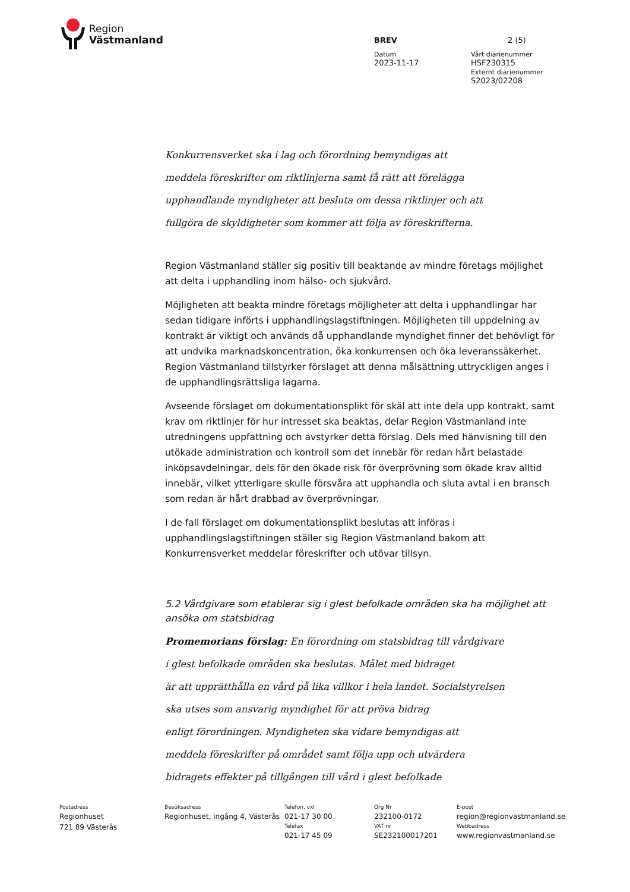Region
Västmanland
BREV 2 (5)
Datum
2023-11-17
Vårt diarienummer
HSF230315
Externt diarienummer
S2023/02208
Konkurrensverket ska i lag och förordning bemyndigas att
meddela föreskrifter om riktlinjerna samt få rätt att förelägga
upphandlande myndigheter att besluta om dessa riktlinjer och att
fullgöra de skyldigheter som kommer att följa av föreskrifterna.
Region Västmanland ställer sig positiv till beaktande av mindre företags möjlighet att delta i upphandling inom hälso- och sjukvård.
Möjligheten att beakta mindre företags möjligheter att delta i upphandlingar har sedan tidigare införts i upphandlingslagstiftningen. Möjligheten till uppdelning av kontrakt är viktigt och används då upphandlande myndighet finner det behövligt för att undvika marknadskoncentration, öka konkurrensen och öka leveranssäkerhet. Region Västmanland tillstyrker förslaget att denna målsättning uttryckligen anges i de upphandlingsrättsliga lagarna.
Avseende förslaget om dokumentationsplikt för skäl att inte dela upp kontrakt, samt krav om riktlinjer för hur intresset ska beaktas, delar Region Västmanland inte utredningens uppfattning och avstyrker detta förslag. Dels med hänvisning till den utökade administration och kontroll som det innebär för redan hårt belastade inköpsavdelningar, dels för den ökade risk för överprövning som ökade krav alltid innebär, vilket ytterligare skulle försvåra att upphandla och sluta avtal i en bransch som redan är hårt drabbad av överprövningar.
I de fall förslaget om dokumentationsplikt beslutas att införas i upphandlingslagstiftningen ställer sig Region Västmanland bakom att Konkurrensverket meddelar föreskrifter och utövar tillsyn.
5.2 Vårdgivare som etablerar sig i glest befolkade områden ska ha möjlighet att ansöka om statsbidrag
Promemorians förslag: En förordning om statsbidrag till vårdgivare
i glest befolkade områden ska beslutas. Målet med bidraget
är att upprätthålla en vård på lika villkor i hela landet. Socialstyrelsen
ska utses som ansvarig myndighet för att pröva bidrag
enligt förordningen. Myndigheten ska vidare bemyndigas att
meddela föreskrifter på området samt följa upp och utvärdera
bidragets effekter på tillgången till vård i glest befolkade
Postadress
Regionhuset
721 89 Västerås
Besöksadress
Regionhuset, ingång 4, Västerås
Telefon, vxl
021-17 30 00
Telefax
021-17 45 09
Org Nr
232100-0172
VAT nr
SE232100017201
E-post
region@regionvastmanland.se
Webbadress
www.regionvastmanland.se